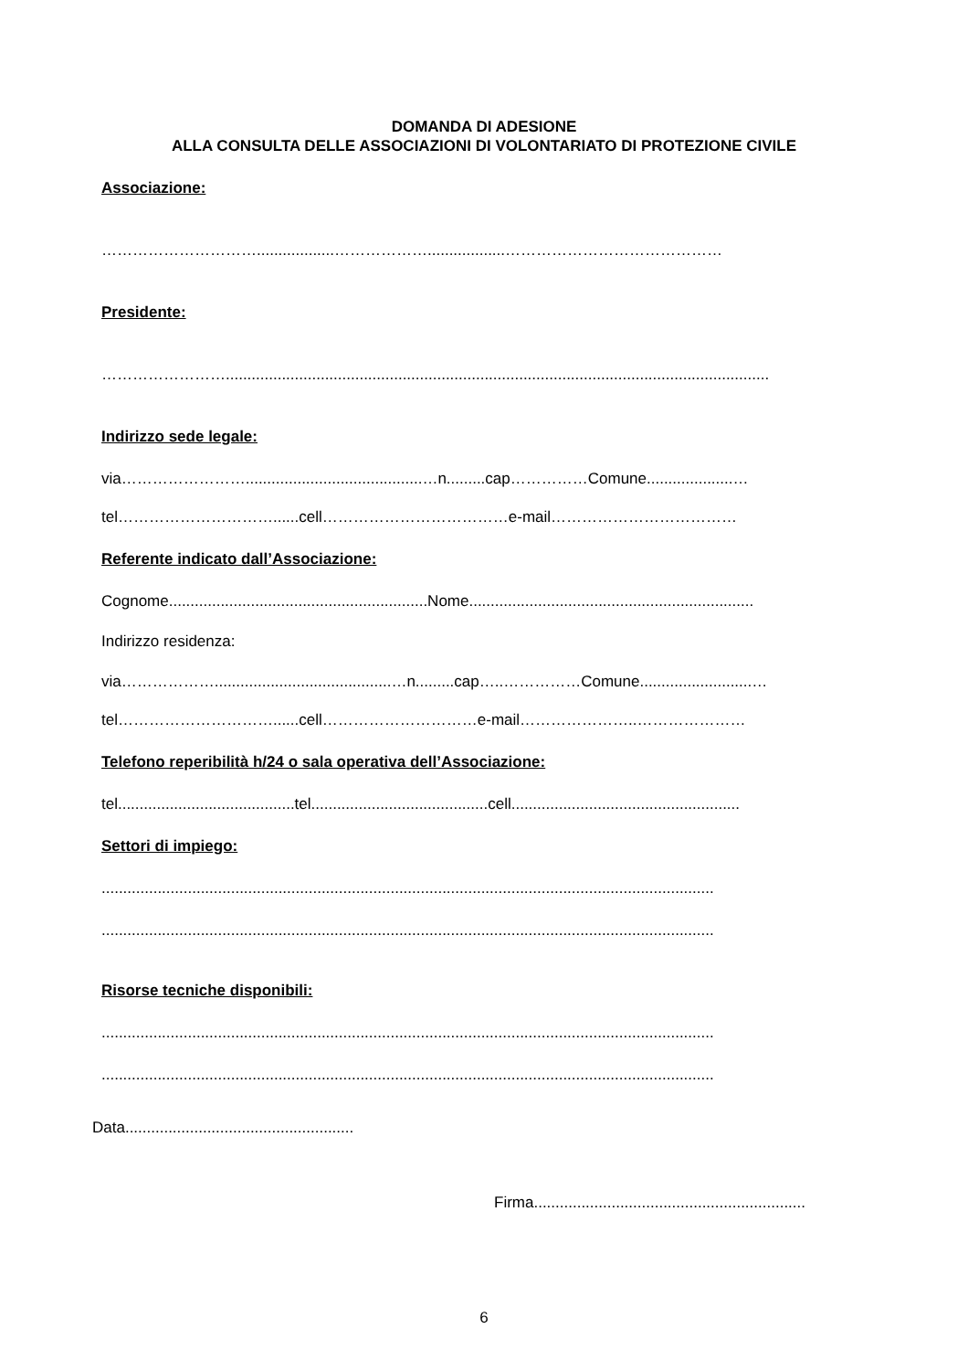DOMANDA DI ADESIONE
ALLA CONSULTA DELLE ASSOCIAZIONI DI VOLONTARIATO DI PROTEZIONE CIVILE
Associazione:
…………………………..................………………..................……………………………………
Presidente:
……………………..............................................................................................................................
Indirizzo sede legale:
via…………………….........................................…n.........cap……………Comune....................…
tel…………………………......cell………………………………e-mail………………………………
Referente indicato dall’Associazione:
Cognome............................................................Nome..................................................................
Indirizzo residenza:
via……………….........................................…n.........cap…..……………Comune..........................…
tel…………………………......cell…………………………e-mail…………………..…………………
Telefono reperibilità h/24 o sala operativa dell’Associazione:
tel.........................................tel.........................................cell.....................................................
Settori di impiego:
..............................................................................................................................................
..............................................................................................................................................
Risorse tecniche disponibili:
..............................................................................................................................................
..............................................................................................................................................
Data.....................................................
Firma...............................................................
6